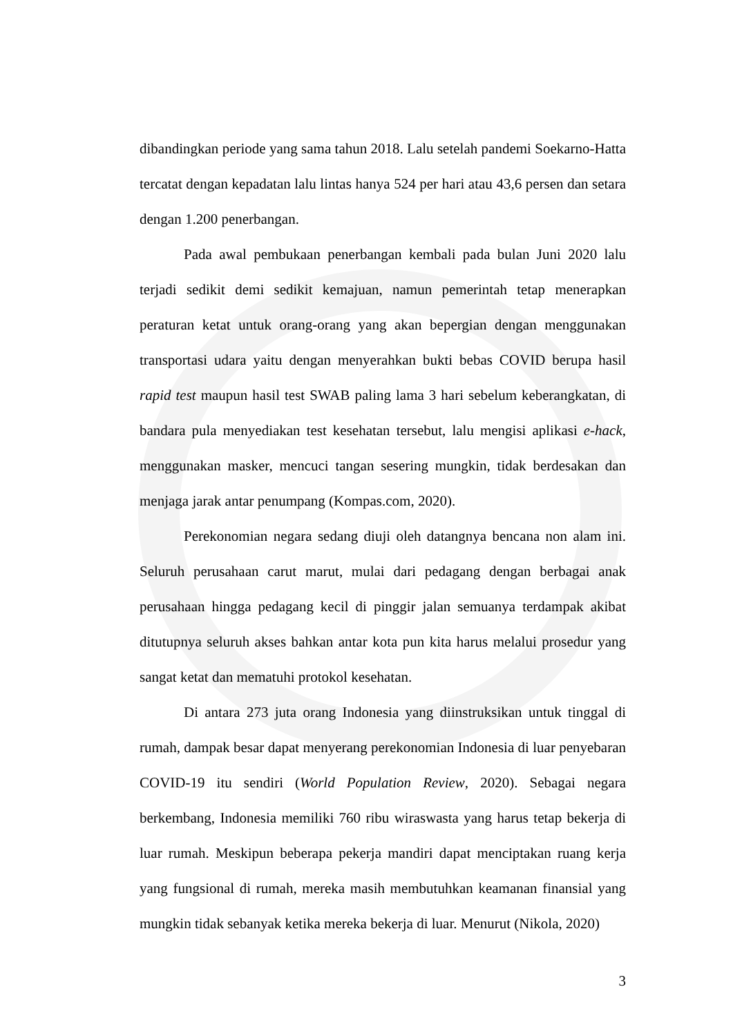dibandingkan periode yang sama tahun 2018. Lalu setelah pandemi Soekarno-Hatta tercatat dengan kepadatan lalu lintas hanya 524 per hari atau 43,6 persen dan setara dengan 1.200 penerbangan.
Pada awal pembukaan penerbangan kembali pada bulan Juni 2020 lalu terjadi sedikit demi sedikit kemajuan, namun pemerintah tetap menerapkan peraturan ketat untuk orang-orang yang akan bepergian dengan menggunakan transportasi udara yaitu dengan menyerahkan bukti bebas COVID berupa hasil rapid test maupun hasil test SWAB paling lama 3 hari sebelum keberangkatan, di bandara pula menyediakan test kesehatan tersebut, lalu mengisi aplikasi e-hack, menggunakan masker, mencuci tangan sesering mungkin, tidak berdesakan dan menjaga jarak antar penumpang (Kompas.com, 2020).
Perekonomian negara sedang diuji oleh datangnya bencana non alam ini. Seluruh perusahaan carut marut, mulai dari pedagang dengan berbagai anak perusahaan hingga pedagang kecil di pinggir jalan semuanya terdampak akibat ditutupnya seluruh akses bahkan antar kota pun kita harus melalui prosedur yang sangat ketat dan mematuhi protokol kesehatan.
Di antara 273 juta orang Indonesia yang diinstruksikan untuk tinggal di rumah, dampak besar dapat menyerang perekonomian Indonesia di luar penyebaran COVID-19 itu sendiri (World Population Review, 2020). Sebagai negara berkembang, Indonesia memiliki 760 ribu wiraswasta yang harus tetap bekerja di luar rumah. Meskipun beberapa pekerja mandiri dapat menciptakan ruang kerja yang fungsional di rumah, mereka masih membutuhkan keamanan finansial yang mungkin tidak sebanyak ketika mereka bekerja di luar. Menurut (Nikola, 2020)
3